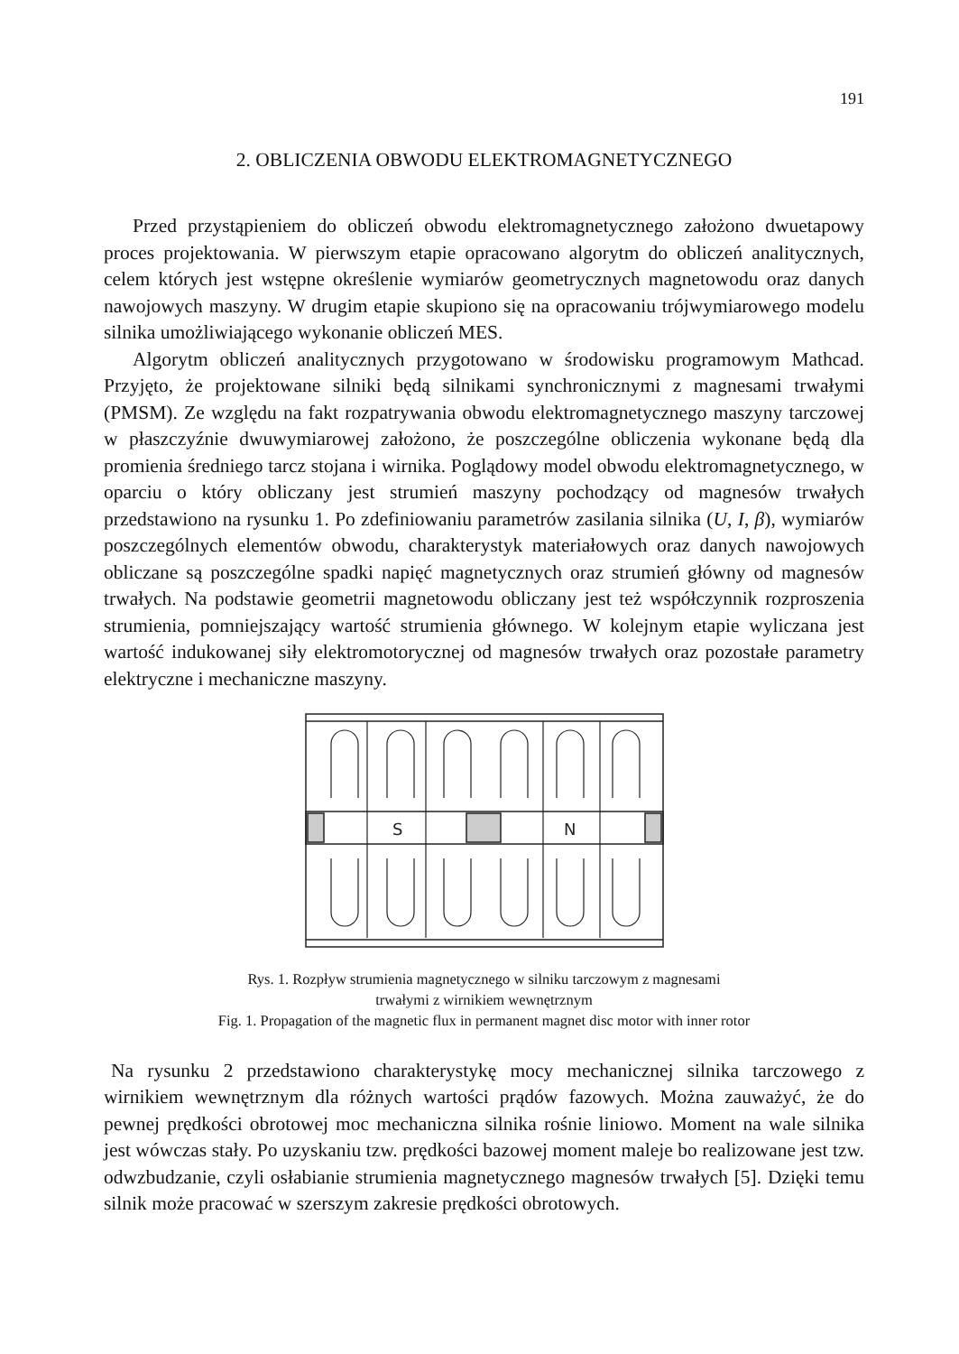191
2. OBLICZENIA OBWODU ELEKTROMAGNETYCZNEGO
Przed przystąpieniem do obliczeń obwodu elektromagnetycznego założono dwuetapowy proces projektowania. W pierwszym etapie opracowano algorytm do obliczeń analitycznych, celem których jest wstępne określenie wymiarów geometrycznych magnetowodu oraz danych nawojowych maszyny. W drugim etapie skupiono się na opracowaniu trójwymiarowego modelu silnika umożliwiającego wykonanie obliczeń MES.
Algorytm obliczeń analitycznych przygotowano w środowisku programowym Mathcad. Przyjęto, że projektowane silniki będą silnikami synchronicznymi z magnesami trwałymi (PMSM). Ze względu na fakt rozpatrywania obwodu elektromagnetycznego maszyny tarczowej w płaszczyźnie dwuwymiarowej założono, że poszczególne obliczenia wykonane będą dla promienia średniego tarcz stojana i wirnika. Poglądowy model obwodu elektromagnetycznego, w oparciu o który obliczany jest strumień maszyny pochodzący od magnesów trwałych przedstawiono na rysunku 1. Po zdefiniowaniu parametrów zasilania silnika (U, I, β), wymiarów poszczególnych elementów obwodu, charakterystyk materiałowych oraz danych nawojowych obliczane są poszczególne spadki napięć magnetycznych oraz strumień główny od magnesów trwałych. Na podstawie geometrii magnetowodu obliczany jest też współczynnik rozproszenia strumienia, pomniejszający wartość strumienia głównego. W kolejnym etapie wyliczana jest wartość indukowanej siły elektromotorycznej od magnesów trwałych oraz pozostałe parametry elektryczne i mechaniczne maszyny.
S
N
Rys. 1. Rozpływ strumienia magnetycznego w silniku tarczowym z magnesami
trwałymi z wirnikiem wewnętrznym
Fig. 1. Propagation of the magnetic flux in permanent magnet disc motor with inner rotor
Na rysunku 2 przedstawiono charakterystykę mocy mechanicznej silnika tarczowego z wirnikiem wewnętrznym dla różnych wartości prądów fazowych. Można zauważyć, że do pewnej prędkości obrotowej moc mechaniczna silnika rośnie liniowo. Moment na wale silnika jest wówczas stały. Po uzyskaniu tzw. prędkości bazowej moment maleje bo realizowane jest tzw. odwzbudzanie, czyli osłabianie strumienia magnetycznego magnesów trwałych [5]. Dzięki temu silnik może pracować w szerszym zakresie prędkości obrotowych.